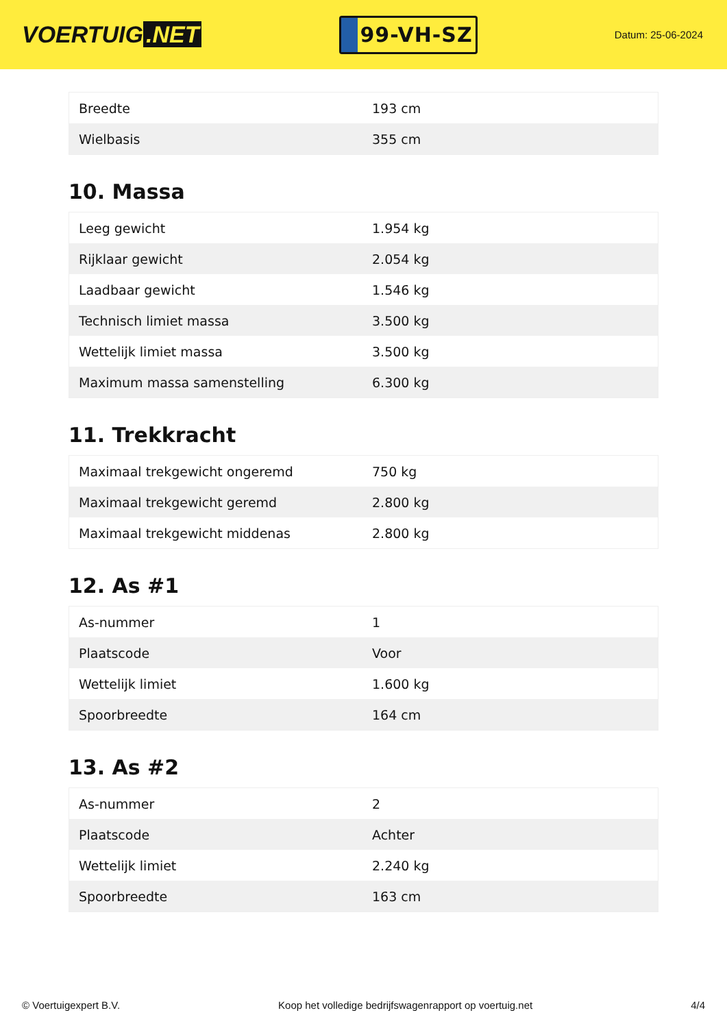VOERTUIG.NET
99-VH-SZ
Datum: 25-06-2024
| Breedte | 193 cm |
| Wielbasis | 355 cm |
10. Massa
| Leeg gewicht | 1.954 kg |
| Rijklaar gewicht | 2.054 kg |
| Laadbaar gewicht | 1.546 kg |
| Technisch limiet massa | 3.500 kg |
| Wettelijk limiet massa | 3.500 kg |
| Maximum massa samenstelling | 6.300 kg |
11. Trekkracht
| Maximaal trekgewicht ongeremd | 750 kg |
| Maximaal trekgewicht geremd | 2.800 kg |
| Maximaal trekgewicht middenas | 2.800 kg |
12. As #1
| As-nummer | 1 |
| Plaatscode | Voor |
| Wettelijk limiet | 1.600 kg |
| Spoorbreedte | 164 cm |
13. As #2
| As-nummer | 2 |
| Plaatscode | Achter |
| Wettelijk limiet | 2.240 kg |
| Spoorbreedte | 163 cm |
© Voertuigexpert B.V. Koop het volledige bedrijfswagenrapport op voertuig.net 4/4